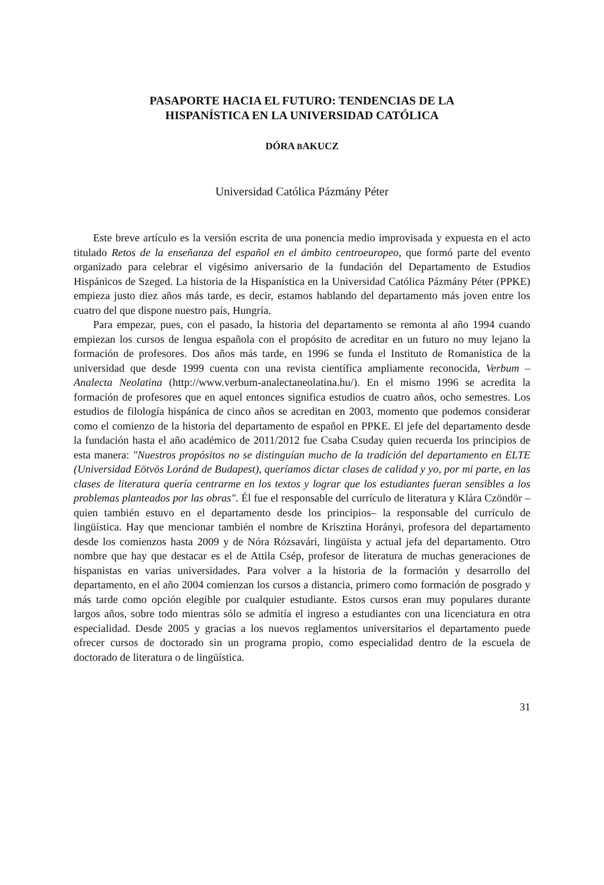PASAPORTE HACIA EL FUTURO: TENDENCIAS DE LA
HISPANÍSTICA EN LA UNIVERSIDAD CATÓLICA
DÓRA BAKUCZ
Universidad Católica Pázmány Péter
Este breve artículo es la versión escrita de una ponencia medio improvisada y expuesta en el acto titulado Retos de la enseñanza del español en el ámbito centroeuropeo, que formó parte del evento organizado para celebrar el vigésimo aniversario de la fundación del Departamento de Estudios Hispánicos de Szeged. La historia de la Hispanística en la Universidad Católica Pázmány Péter (PPKE) empieza justo diez años más tarde, es decir, estamos hablando del departamento más joven entre los cuatro del que dispone nuestro país, Hungría.
Para empezar, pues, con el pasado, la historia del departamento se remonta al año 1994 cuando empiezan los cursos de lengua española con el propósito de acreditar en un futuro no muy lejano la formación de profesores. Dos años más tarde, en 1996 se funda el Instituto de Romanística de la universidad que desde 1999 cuenta con una revista científica ampliamente reconocida, Verbum – Analecta Neolatina (http://www.verbum-analectaneolatina.hu/). En el mismo 1996 se acredita la formación de profesores que en aquel entonces significa estudios de cuatro años, ocho semestres. Los estudios de filología hispánica de cinco años se acreditan en 2003, momento que podemos considerar como el comienzo de la historia del departamento de español en PPKE. El jefe del departamento desde la fundación hasta el año académico de 2011/2012 fue Csaba Csuday quien recuerda los principios de esta manera: "Nuestros propósitos no se distinguían mucho de la tradición del departamento en ELTE (Universidad Eötvös Loránd de Budapest), queríamos dictar clases de calidad y yo, por mi parte, en las clases de literatura quería centrarme en los textos y lograr que los estudiantes fueran sensibles a los problemas planteados por las obras". Él fue el responsable del currículo de literatura y Klára Czöndör –quien también estuvo en el departamento desde los principios– la responsable del currículo de lingüística. Hay que mencionar también el nombre de Krisztina Horányi, profesora del departamento desde los comienzos hasta 2009 y de Nóra Rózsavári, lingüista y actual jefa del departamento. Otro nombre que hay que destacar es el de Attila Csép, profesor de literatura de muchas generaciones de hispanistas en varias universidades. Para volver a la historia de la formación y desarrollo del departamento, en el año 2004 comienzan los cursos a distancia, primero como formación de posgrado y más tarde como opción elegible por cualquier estudiante. Estos cursos eran muy populares durante largos años, sobre todo mientras sólo se admitía el ingreso a estudiantes con una licenciatura en otra especialidad. Desde 2005 y gracias a los nuevos reglamentos universitarios el departamento puede ofrecer cursos de doctorado sin un programa propio, como especialidad dentro de la escuela de doctorado de literatura o de lingüística.
31